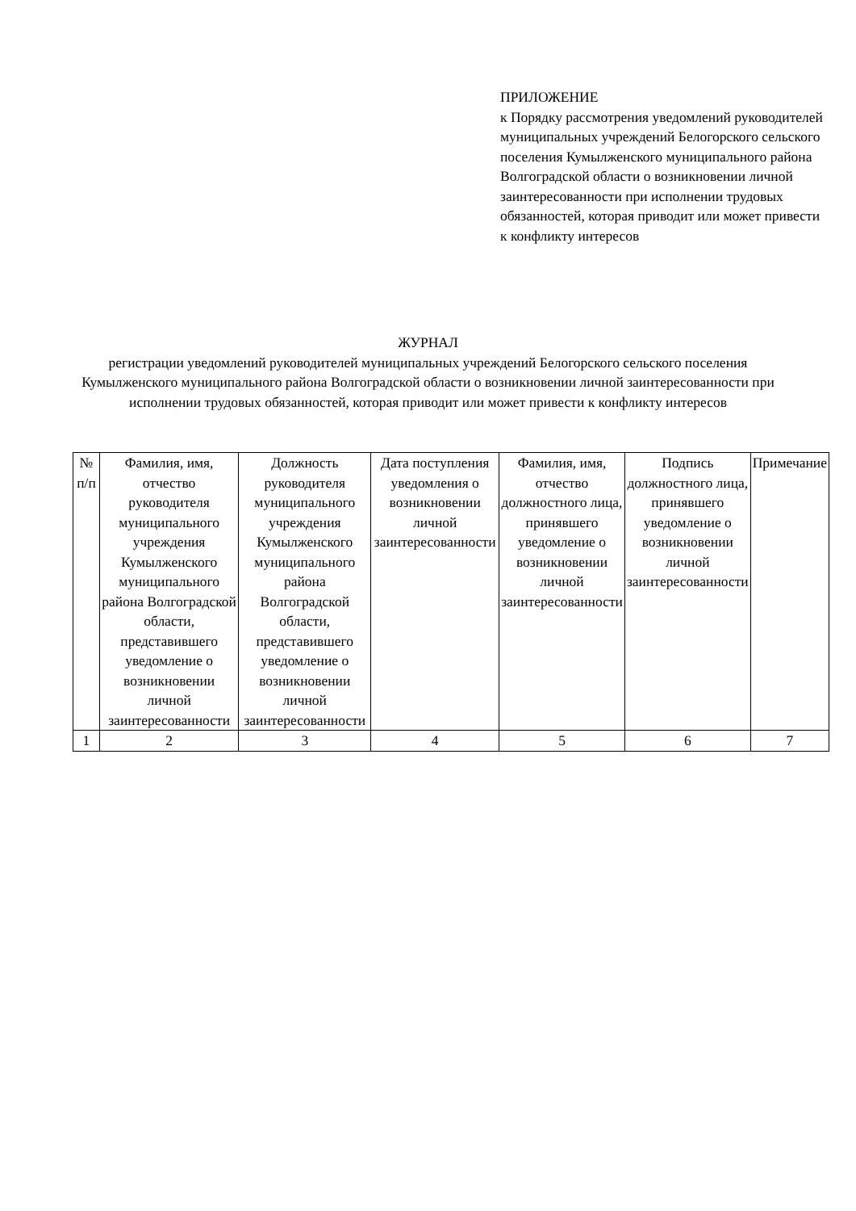ПРИЛОЖЕНИЕ
к Порядку рассмотрения уведомлений руководителей муниципальных учреждений Белогорского сельского поселения Кумылженского муниципального района Волгоградской области о возникновении личной заинтересованности при исполнении трудовых обязанностей, которая приводит или может привести к конфликту интересов
ЖУРНАЛ
регистрации уведомлений руководителей муниципальных учреждений Белогорского сельского поселения Кумылженского муниципального района Волгоградской области о возникновении личной заинтересованности при исполнении трудовых обязанностей, которая приводит или может привести к конфликту интересов
| № п/п | Фамилия, имя, отчество руководителя муниципального учреждения Кумылженского муниципального района Волгоградской области, представившего уведомление о возникновении личной заинтересованности | Должность руководителя муниципального учреждения Кумылженского муниципального района Волгоградской области, представившего уведомление о возникновении личной заинтересованности | Дата поступления уведомления о возникновении личной заинтересованности | Фамилия, имя, отчество должностного лица, принявшего уведомление о возникновении личной заинтересованности | Подпись должностного лица, принявшего уведомление о возникновении личной заинтересованности | Примечание |
| 1 | 2 | 3 | 4 | 5 | 6 | 7 |